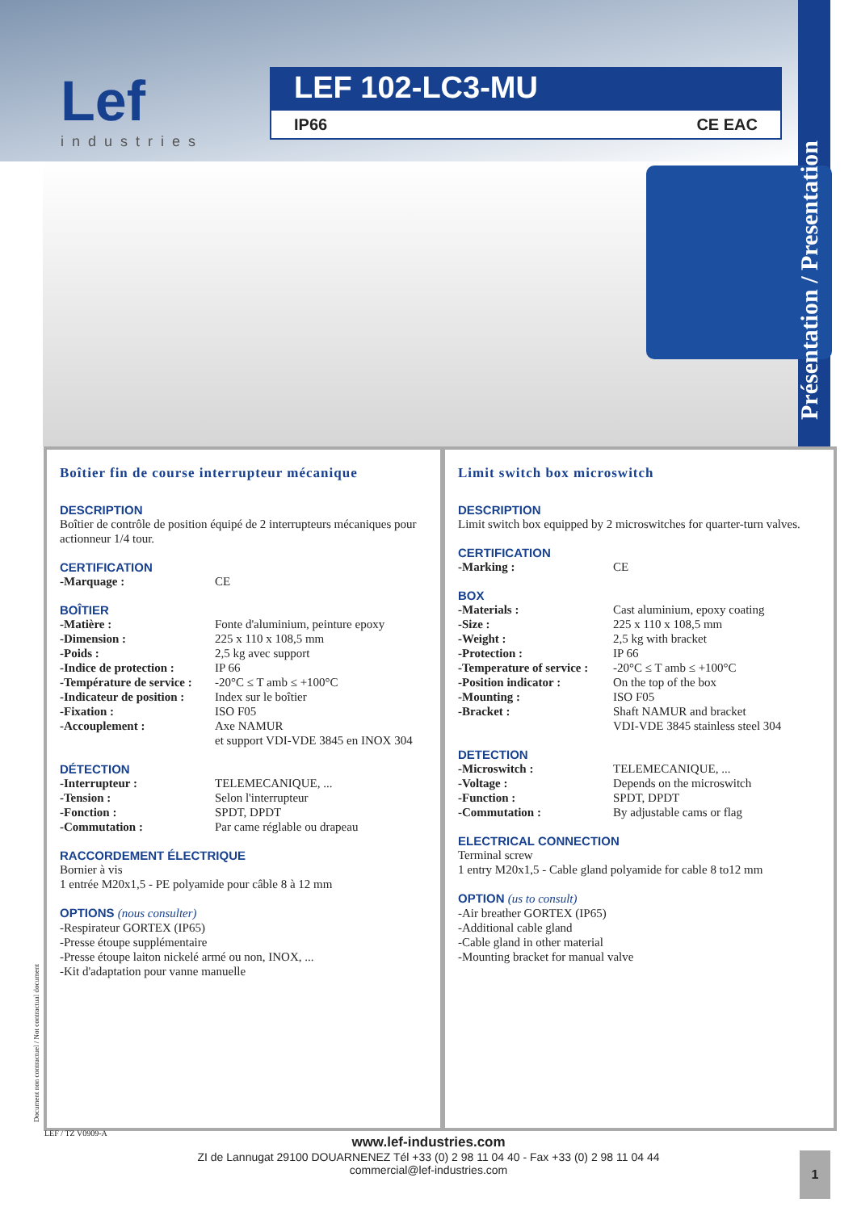Lef
industries
LEF 102-LC3-MU
IP66 CE EAC
Présentation / Presentation
Boîtier fin de course interrupteur mécanique
DESCRIPTION
Boîtier de contrôle de position équipé de 2 interrupteurs mécaniques pour actionneur 1/4 tour.
CERTIFICATION
| -Marquage : | CE |
BOÎTIER
| -Matière : | Fonte d'aluminium, peinture epoxy |
| -Dimension : | 225 x 110 x 108,5 mm |
| -Poids : | 2,5 kg avec support |
| -Indice de protection : | IP 66 |
| -Température de service : | -20°C ≤ T amb ≤ +100°C |
| -Indicateur de position : | Index sur le boîtier |
| -Fixation : | ISO F05 |
| -Accouplement : | Axe NAMUR et support VDI-VDE 3845 en INOX 304 |
DÉTECTION
| -Interrupteur : | TELEMECANIQUE, ... |
| -Tension : | Selon l'interrupteur |
| -Fonction : | SPDT, DPDT |
| -Commutation : | Par came réglable ou drapeau |
RACCORDEMENT ÉLECTRIQUE
Bornier à vis
1 entrée M20x1,5 - PE polyamide pour câble 8 à 12 mm
OPTIONS (nous consulter)
-Respirateur GORTEX (IP65)
-Presse étoupe supplémentaire
-Presse étoupe laiton nickelé armé ou non, INOX, ...
-Kit d'adaptation pour vanne manuelle
Limit switch box microswitch
DESCRIPTION
Limit switch box equipped by 2 microswitches for quarter-turn valves.
CERTIFICATION
| -Marking : | CE |
BOX
| -Materials : | Cast aluminium, epoxy coating |
| -Size : | 225 x 110 x 108,5 mm |
| -Weight : | 2,5 kg with bracket |
| -Protection : | IP 66 |
| -Temperature of service : | -20°C ≤ T amb ≤ +100°C |
| -Position indicator : | On the top of the box |
| -Mounting : | ISO F05 |
| -Bracket : | Shaft NAMUR and bracket VDI-VDE 3845 stainless steel 304 |
DETECTION
| -Microswitch : | TELEMECANIQUE, ... |
| -Voltage : | Depends on the microswitch |
| -Function : | SPDT, DPDT |
| -Commutation : | By adjustable cams or flag |
ELECTRICAL CONNECTION
Terminal screw
1 entry M20x1,5 - Cable gland polyamide for cable 8 to12 mm
OPTION (us to consult)
-Air breather GORTEX (IP65)
-Additional cable gland
-Cable gland in other material
-Mounting bracket for manual valve
Document non contractuel / Not contractual document
LEF / TZ V0909-A
www.lef-industries.com
ZI de Lannugat 29100 DOUARNENEZ Tél +33 (0) 2 98 11 04 40 - Fax +33 (0) 2 98 11 04 44
commercial@lef-industries.com
1